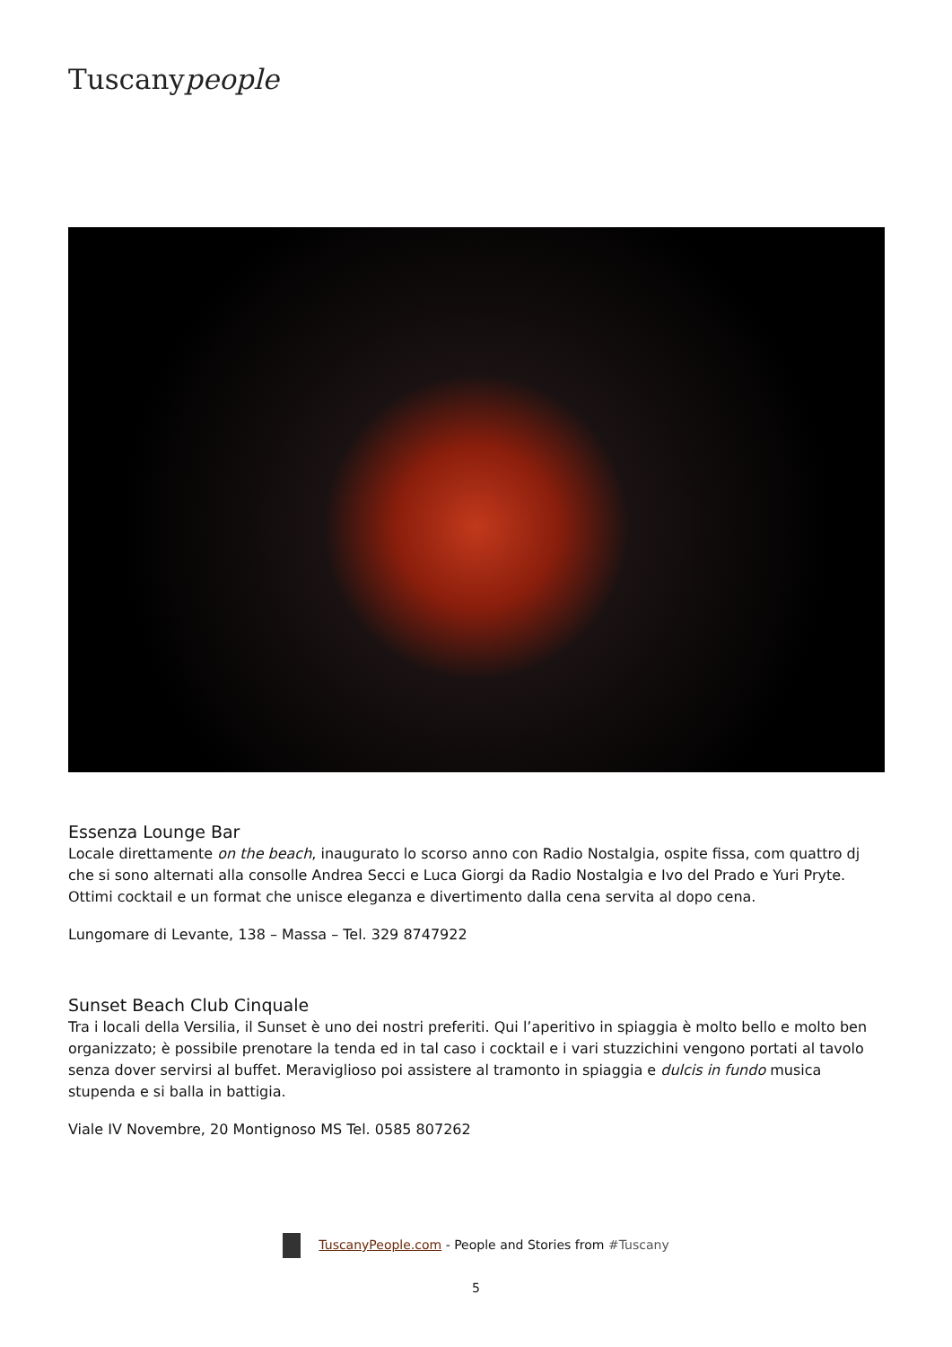Tuscanypeople
Essenza Lounge Bar
Locale direttamente on the beach, inaugurato lo scorso anno con Radio Nostalgia, ospite fissa, com quattro dj che si sono alternati alla consolle Andrea Secci e Luca Giorgi da Radio Nostalgia e Ivo del Prado e Yuri Pryte. Ottimi cocktail e un format che unisce eleganza e divertimento dalla cena servita al dopo cena.
Lungomare di Levante, 138 – Massa – Tel. 329 8747922
Sunset Beach Club Cinquale
Tra i locali della Versilia, il Sunset è uno dei nostri preferiti. Qui l’aperitivo in spiaggia è molto bello e molto ben organizzato; è possibile prenotare la tenda ed in tal caso i cocktail e i vari stuzzichini vengono portati al tavolo senza dover servirsi al buffet. Meraviglioso poi assistere al tramonto in spiaggia e dulcis in fundo musica stupenda e si balla in battigia.
Viale IV Novembre, 20 Montignoso MS Tel. 0585 807262
TuscanyPeople.com - People and Stories from #Tuscany
5